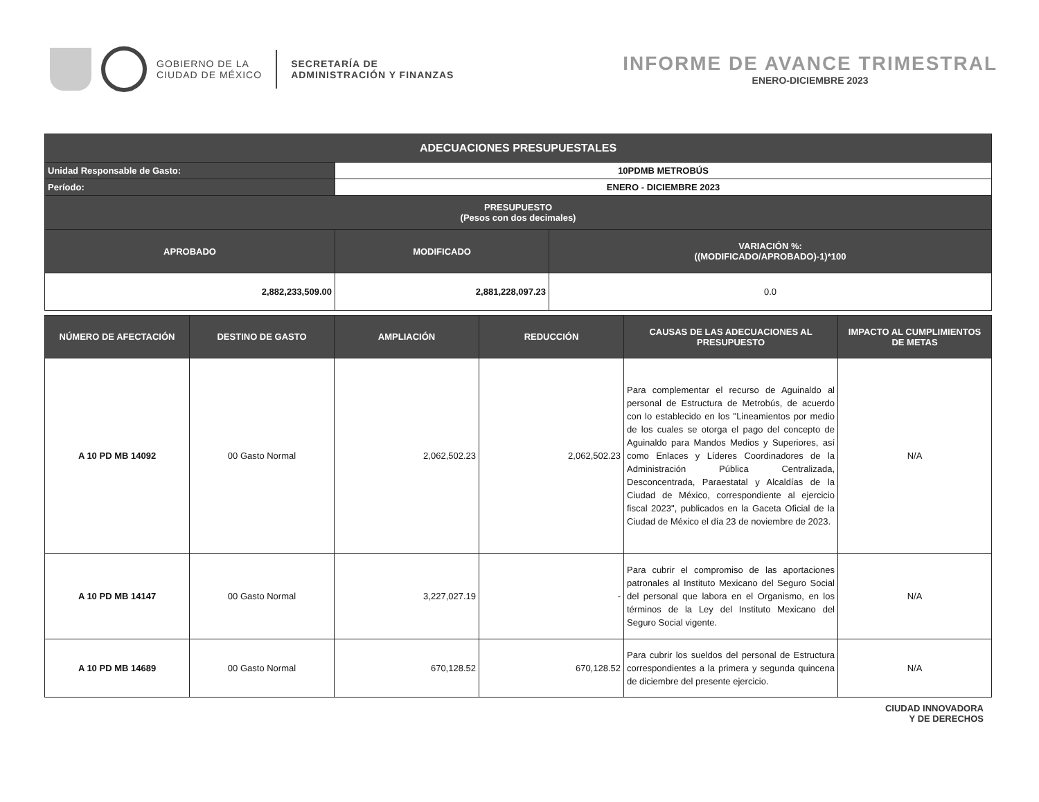GOBIERNO DE LA
CIUDAD DE MÉXICO
SECRETARÍA DE
ADMINISTRACIÓN Y FINANZAS
INFORME DE AVANCE TRIMESTRAL
ENERO-DICIEMBRE 2023
| ADECUACIONES PRESUPUESTALES | | |
| --- | --- | --- |
| Unidad Responsable de Gasto: | 10PDMB METROBÚS | |
| Período: | ENERO - DICIEMBRE 2023 | |
| PRESUPUESTO (Pesos con dos decimales) | | |
| APROBADO | MODIFICADO | VARIACIÓN %: ((MODIFICADO/APROBADO)-1)*100 |
| 2,882,233,509.00 | 2,881,228,097.23 | 0.0 |
| NÚMERO DE AFECTACIÓN | DESTINO DE GASTO | AMPLIACIÓN | REDUCCIÓN | CAUSAS DE LAS ADECUACIONES AL PRESUPUESTO | IMPACTO AL CUMPLIMIENTOS DE METAS |
| --- | --- | --- | --- | --- | --- |
| A 10 PD MB 14092 | 00 Gasto Normal | 2,062,502.23 | 2,062,502.23 | Para complementar el recurso de Aguinaldo al personal de Estructura de Metrobús, de acuerdo con lo establecido en los "Lineamientos por medio de los cuales se otorga el pago del concepto de Aguinaldo para Mandos Medios y Superiores, así como Enlaces y Líderes Coordinadores de la Administración Pública Centralizada, Desconcentrada, Paraestatal y Alcaldías de la Ciudad de México, correspondiente al ejercicio fiscal 2023", publicados en la Gaceta Oficial de la Ciudad de México el día 23 de noviembre de 2023. | N/A |
| A 10 PD MB 14147 | 00 Gasto Normal | 3,227,027.19 | - | Para cubrir el compromiso de las aportaciones patronales al Instituto Mexicano del Seguro Social del personal que labora en el Organismo, en los términos de la Ley del Instituto Mexicano del Seguro Social vigente. | N/A |
| A 10 PD MB 14689 | 00 Gasto Normal | 670,128.52 | 670,128.52 | Para cubrir los sueldos del personal de Estructura correspondientes a la primera y segunda quincena de diciembre del presente ejercicio. | N/A |
CIUDAD INNOVADORA
Y DE DERECHOS